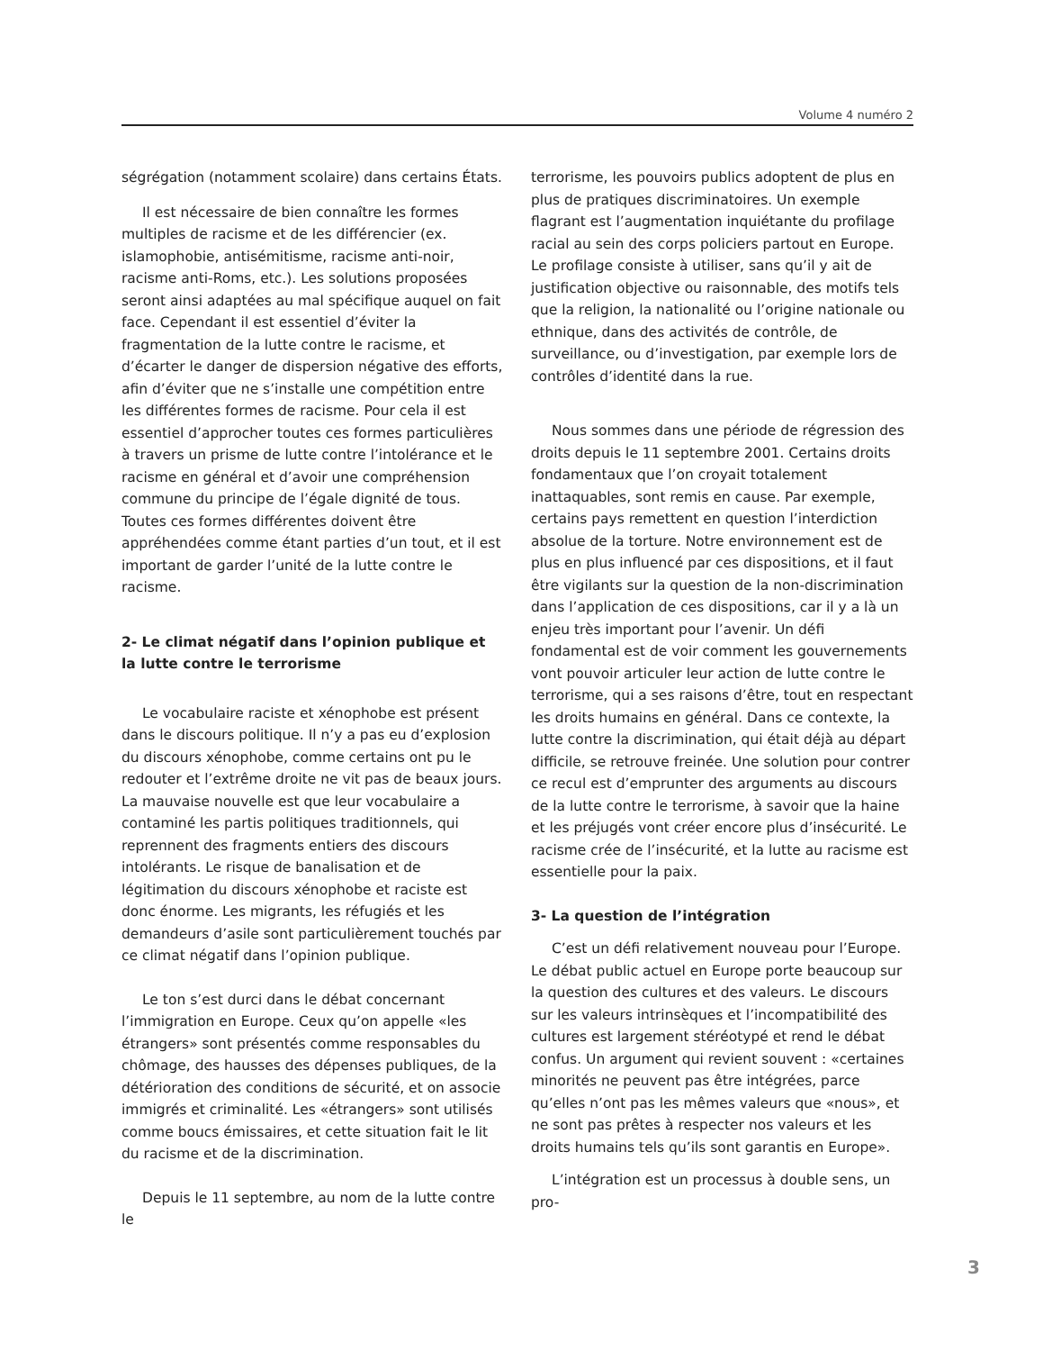Volume 4 numéro 2
ségrégation (notamment scolaire) dans certains États.
Il est nécessaire de bien connaître les formes multiples de racisme et de les différencier (ex. islamophobie, antisémitisme, racisme anti-noir, racisme anti-Roms, etc.). Les solutions proposées seront ainsi adaptées au mal spécifique auquel on fait face. Cependant il est essentiel d’éviter la fragmentation de la lutte contre le racisme, et d’écarter le danger de dispersion négative des efforts, afin d’éviter que ne s’installe une compétition entre les différentes formes de racisme. Pour cela il est essentiel d’approcher toutes ces formes particulières à travers un prisme de lutte contre l’intolérance et le racisme en général et d’avoir une compréhension commune du principe de l’égale dignité de tous. Toutes ces formes différentes doivent être appréhendées comme étant parties d’un tout, et il est important de garder l’unité de la lutte contre le racisme.
2- Le climat négatif dans l’opinion publique et la lutte contre le terrorisme
Le vocabulaire raciste et xénophobe est présent dans le discours politique. Il n’y a pas eu d’explosion du discours xénophobe, comme certains ont pu le redouter et l’extrême droite ne vit pas de beaux jours. La mauvaise nouvelle est que leur vocabulaire a contaminé les partis politiques traditionnels, qui reprennent des fragments entiers des discours intolérants. Le risque de banalisation et de légitimation du discours xénophobe et raciste est donc énorme. Les migrants, les réfugiés et les demandeurs d’asile sont particulièrement touchés par ce climat négatif dans l’opinion publique.
Le ton s’est durci dans le débat concernant l’immigration en Europe. Ceux qu’on appelle «les étrangers» sont présentés comme responsables du chômage, des hausses des dépenses publiques, de la détérioration des conditions de sécurité, et on associe immigrés et criminalité. Les «étrangers» sont utilisés comme boucs émissaires, et cette situation fait le lit du racisme et de la discrimination.
Depuis le 11 septembre, au nom de la lutte contre le
terrorisme, les pouvoirs publics adoptent de plus en plus de pratiques discriminatoires. Un exemple flagrant est l’augmentation inquiétante du profilage racial au sein des corps policiers partout en Europe. Le profilage consiste à utiliser, sans qu’il y ait de justification objective ou raisonnable, des motifs tels que la religion, la nationalité ou l’origine nationale ou ethnique, dans des activités de contrôle, de surveillance, ou d’investigation, par exemple lors de contrôles d’identité dans la rue.
Nous sommes dans une période de régression des droits depuis le 11 septembre 2001. Certains droits fondamentaux que l’on croyait totalement inattaquables, sont remis en cause. Par exemple, certains pays remettent en question l’interdiction absolue de la torture. Notre environnement est de plus en plus influencé par ces dispositions, et il faut être vigilants sur la question de la non-discrimination dans l’application de ces dispositions, car il y a là un enjeu très important pour l’avenir. Un défi fondamental est de voir comment les gouvernements vont pouvoir articuler leur action de lutte contre le terrorisme, qui a ses raisons d’être, tout en respectant les droits humains en général. Dans ce contexte, la lutte contre la discrimination, qui était déjà au départ difficile, se retrouve freinée. Une solution pour contrer ce recul est d’emprunter des arguments au discours de la lutte contre le terrorisme, à savoir que la haine et les préjugés vont créer encore plus d’insécurité. Le racisme crée de l’insécurité, et la lutte au racisme est essentielle pour la paix.
3- La question de l’intégration
C’est un défi relativement nouveau pour l’Europe. Le débat public actuel en Europe porte beaucoup sur la question des cultures et des valeurs. Le discours sur les valeurs intrinsèques et l’incompatibilité des cultures est largement stéréotypé et rend le débat confus. Un argument qui revient souvent : «certaines minorités ne peuvent pas être intégrées, parce qu’elles n’ont pas les mêmes valeurs que «nous», et ne sont pas prêtes à respecter nos valeurs et les droits humains tels qu’ils sont garantis en Europe».
L’intégration est un processus à double sens, un pro-
3